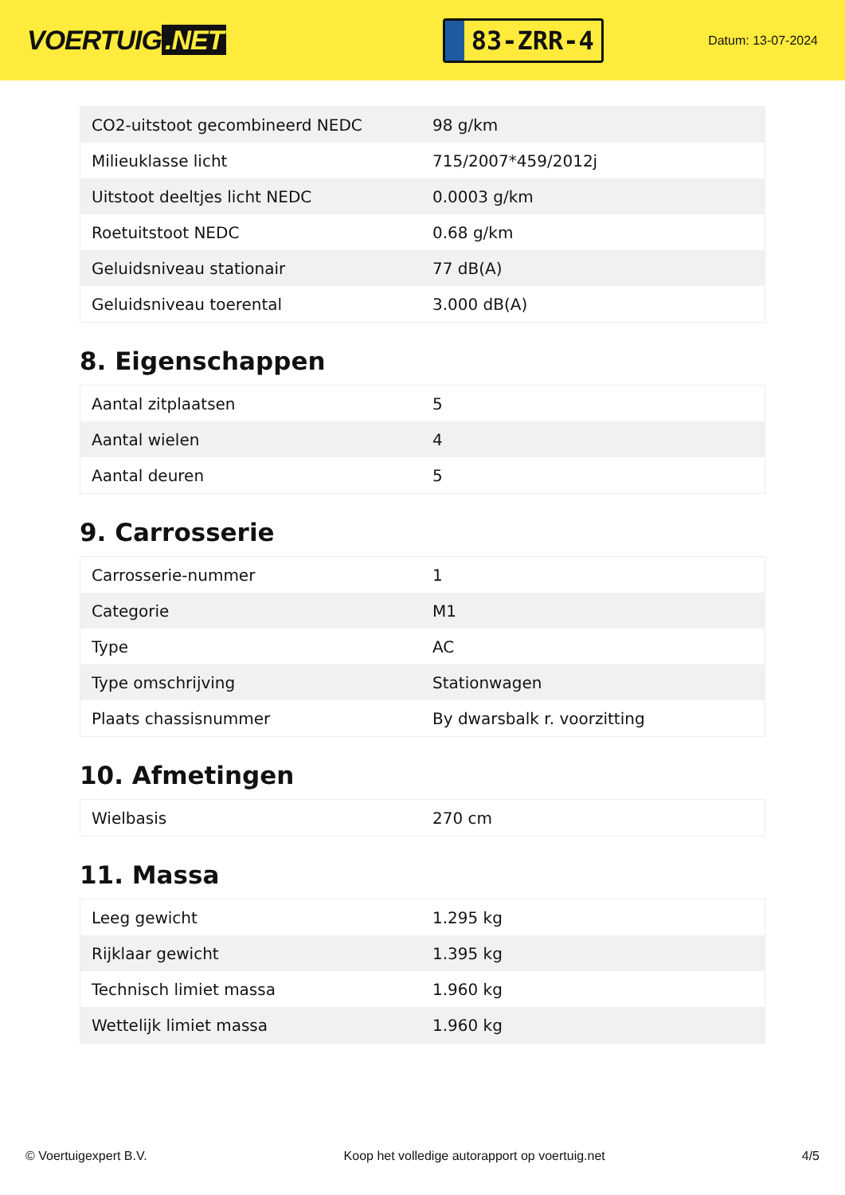VOERTUIG.NET
83-ZRR-4
Datum: 13-07-2024
| CO2-uitstoot gecombineerd NEDC | 98 g/km |
| Milieuklasse licht | 715/2007*459/2012j |
| Uitstoot deeltjes licht NEDC | 0.0003 g/km |
| Roetuitstoot NEDC | 0.68 g/km |
| Geluidsniveau stationair | 77 dB(A) |
| Geluidsniveau toerental | 3.000 dB(A) |
8. Eigenschappen
| Aantal zitplaatsen | 5 |
| Aantal wielen | 4 |
| Aantal deuren | 5 |
9. Carrosserie
| Carrosserie-nummer | 1 |
| Categorie | M1 |
| Type | AC |
| Type omschrijving | Stationwagen |
| Plaats chassisnummer | By dwarsbalk r. voorzitting |
10. Afmetingen
| Wielbasis | 270 cm |
11. Massa
| Leeg gewicht | 1.295 kg |
| Rijklaar gewicht | 1.395 kg |
| Technisch limiet massa | 1.960 kg |
| Wettelijk limiet massa | 1.960 kg |
© Voertuigexpert B.V. Koop het volledige autorapport op voertuig.net 4/5